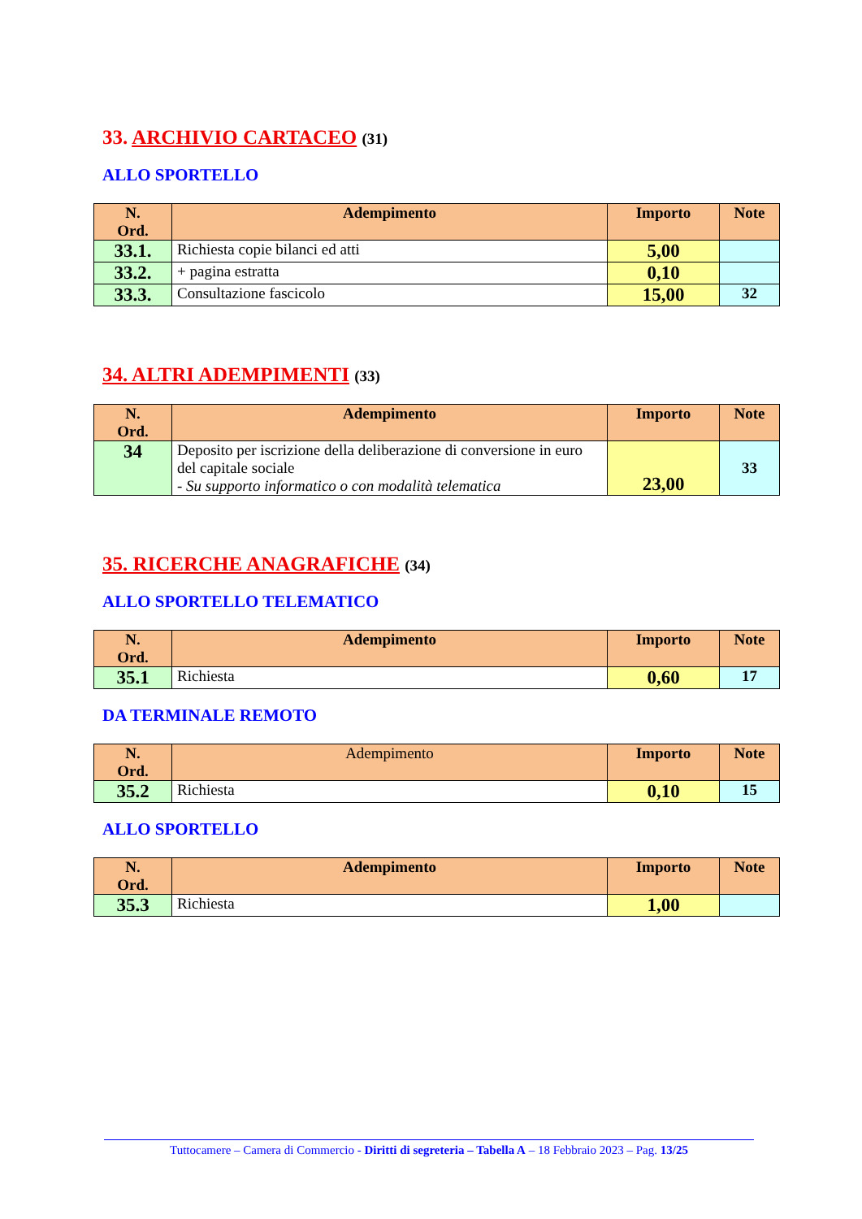33. ARCHIVIO CARTACEO (31)
ALLO SPORTELLO
| N. Ord. | Adempimento | Importo | Note |
| --- | --- | --- | --- |
| 33.1. | Richiesta copie bilanci ed atti | 5,00 | |
| 33.2. | + pagina estratta | 0,10 | |
| 33.3. | Consultazione fascicolo | 15,00 | 32 |
34. ALTRI ADEMPIMENTI (33)
| N. Ord. | Adempimento | Importo | Note |
| --- | --- | --- | --- |
| 34 | Deposito per iscrizione della deliberazione di conversione in euro del capitale sociale - Su supporto informatico o con modalità telematica | 23,00 | 33 |
35. RICERCHE ANAGRAFICHE (34)
ALLO SPORTELLO TELEMATICO
| N. Ord. | Adempimento | Importo | Note |
| --- | --- | --- | --- |
| 35.1 | Richiesta | 0,60 | 17 |
DA TERMINALE REMOTO
| N. Ord. | Adempimento | Importo | Note |
| --- | --- | --- | --- |
| 35.2 | Richiesta | 0,10 | 15 |
ALLO SPORTELLO
| N. Ord. | Adempimento | Importo | Note |
| --- | --- | --- | --- |
| 35.3 | Richiesta | 1,00 | |
Tuttocamere – Camera di Commercio - Diritti di segreteria – Tabella A – 18 Febbraio 2023 – Pag. 13/25